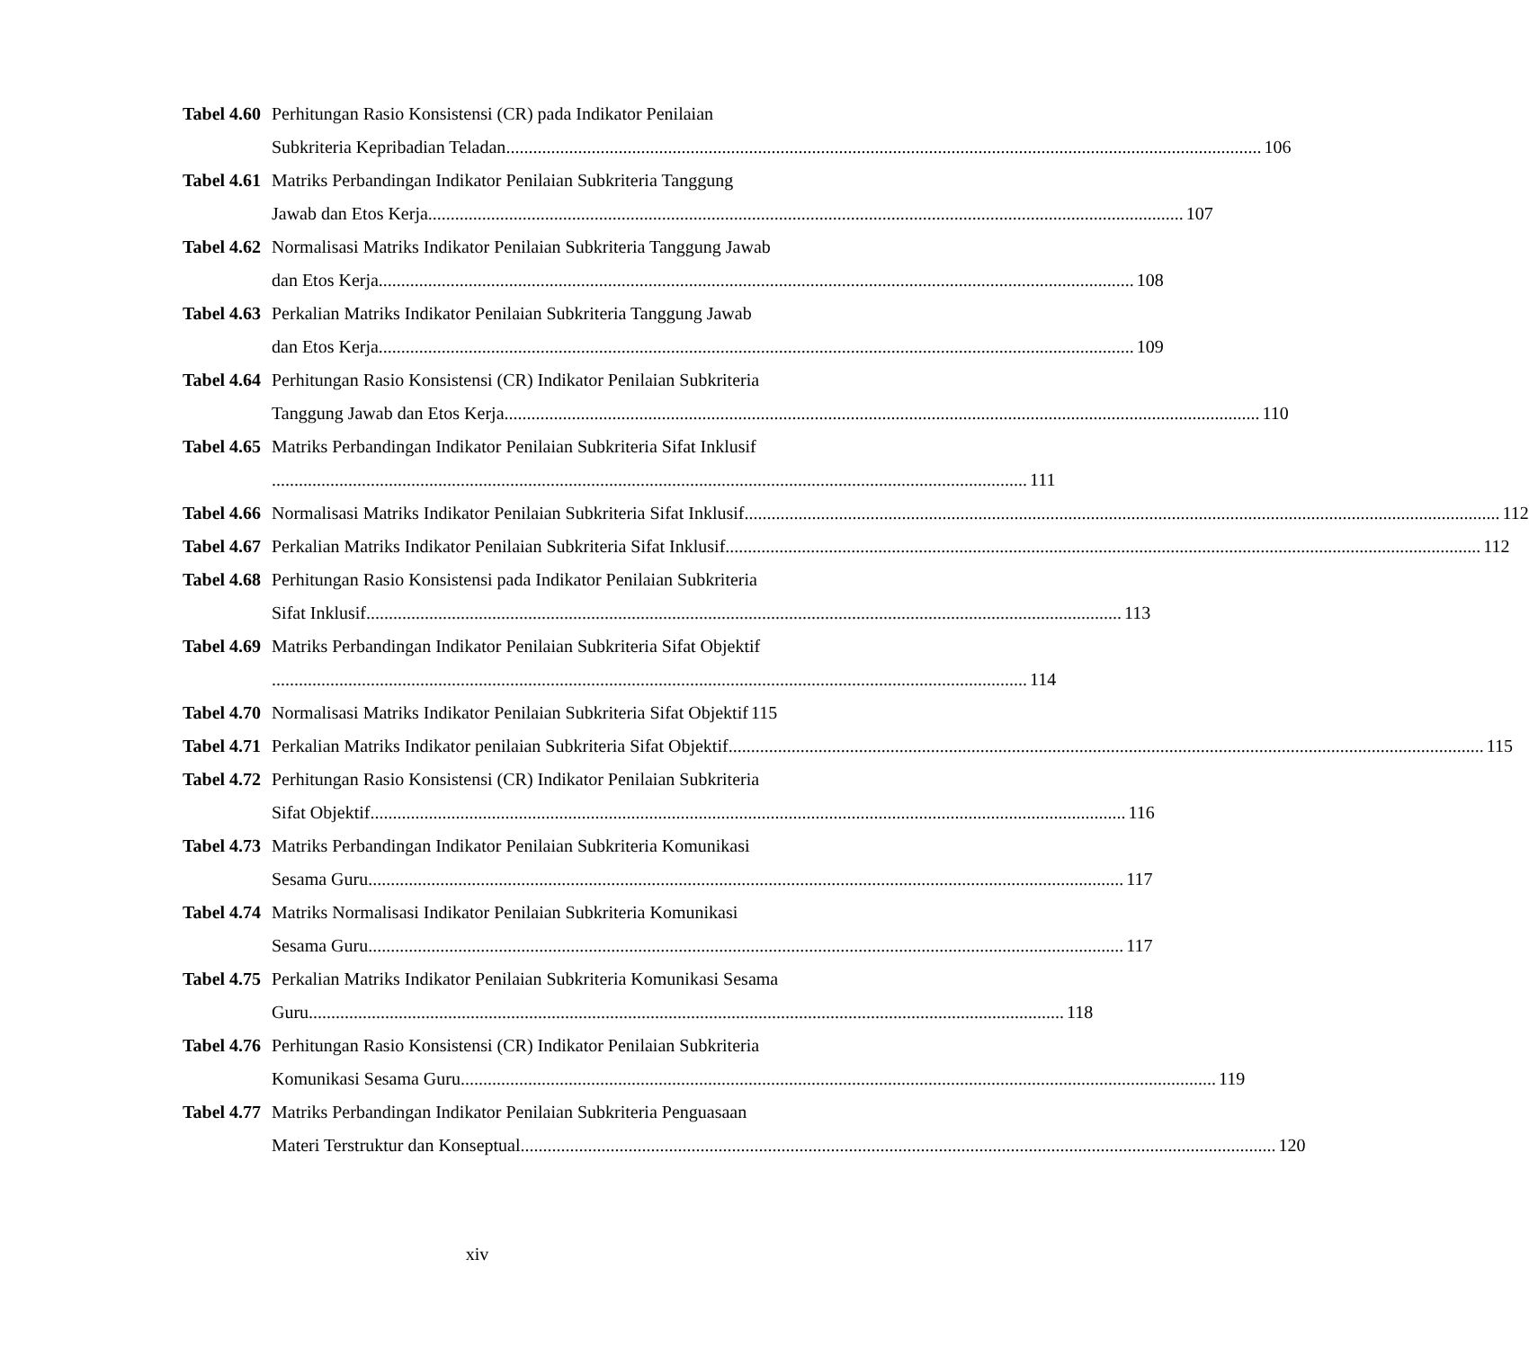Tabel 4.60
Perhitungan Rasio Konsistensi (CR) pada Indikator Penilaian
Subkriteria Kepribadian Teladan 106
Tabel 4.61
Matriks Perbandingan Indikator Penilaian Subkriteria Tanggung
Jawab dan Etos Kerja 107
Tabel 4.62
Normalisasi Matriks Indikator Penilaian Subkriteria Tanggung Jawab
dan Etos Kerja 108
Tabel 4.63
Perkalian Matriks Indikator Penilaian Subkriteria Tanggung Jawab
dan Etos Kerja 109
Tabel 4.64
Perhitungan Rasio Konsistensi (CR) Indikator Penilaian Subkriteria
Tanggung Jawab dan Etos Kerja 110
Tabel 4.65
Matriks Perbandingan Indikator Penilaian Subkriteria Sifat Inklusif
111
Tabel 4.66
Normalisasi Matriks Indikator Penilaian Subkriteria Sifat Inklusif 112
Tabel 4.67
Perkalian Matriks Indikator Penilaian Subkriteria Sifat Inklusif 112
Tabel 4.68
Perhitungan Rasio Konsistensi pada Indikator Penilaian Subkriteria
Sifat Inklusif 113
Tabel 4.69
Matriks Perbandingan Indikator Penilaian Subkriteria Sifat Objektif
114
Tabel 4.70
Normalisasi Matriks Indikator Penilaian Subkriteria Sifat Objektif 115
Tabel 4.71
Perkalian Matriks Indikator penilaian Subkriteria Sifat Objektif 115
Tabel 4.72
Perhitungan Rasio Konsistensi (CR) Indikator Penilaian Subkriteria
Sifat Objektif 116
Tabel 4.73
Matriks Perbandingan Indikator Penilaian Subkriteria Komunikasi
Sesama Guru 117
Tabel 4.74
Matriks Normalisasi Indikator Penilaian Subkriteria Komunikasi
Sesama Guru 117
Tabel 4.75
Perkalian Matriks Indikator Penilaian Subkriteria Komunikasi Sesama
Guru 118
Tabel 4.76
Perhitungan Rasio Konsistensi (CR) Indikator Penilaian Subkriteria
Komunikasi Sesama Guru 119
Tabel 4.77
Matriks Perbandingan Indikator Penilaian Subkriteria Penguasaan
Materi Terstruktur dan Konseptual 120
xiv